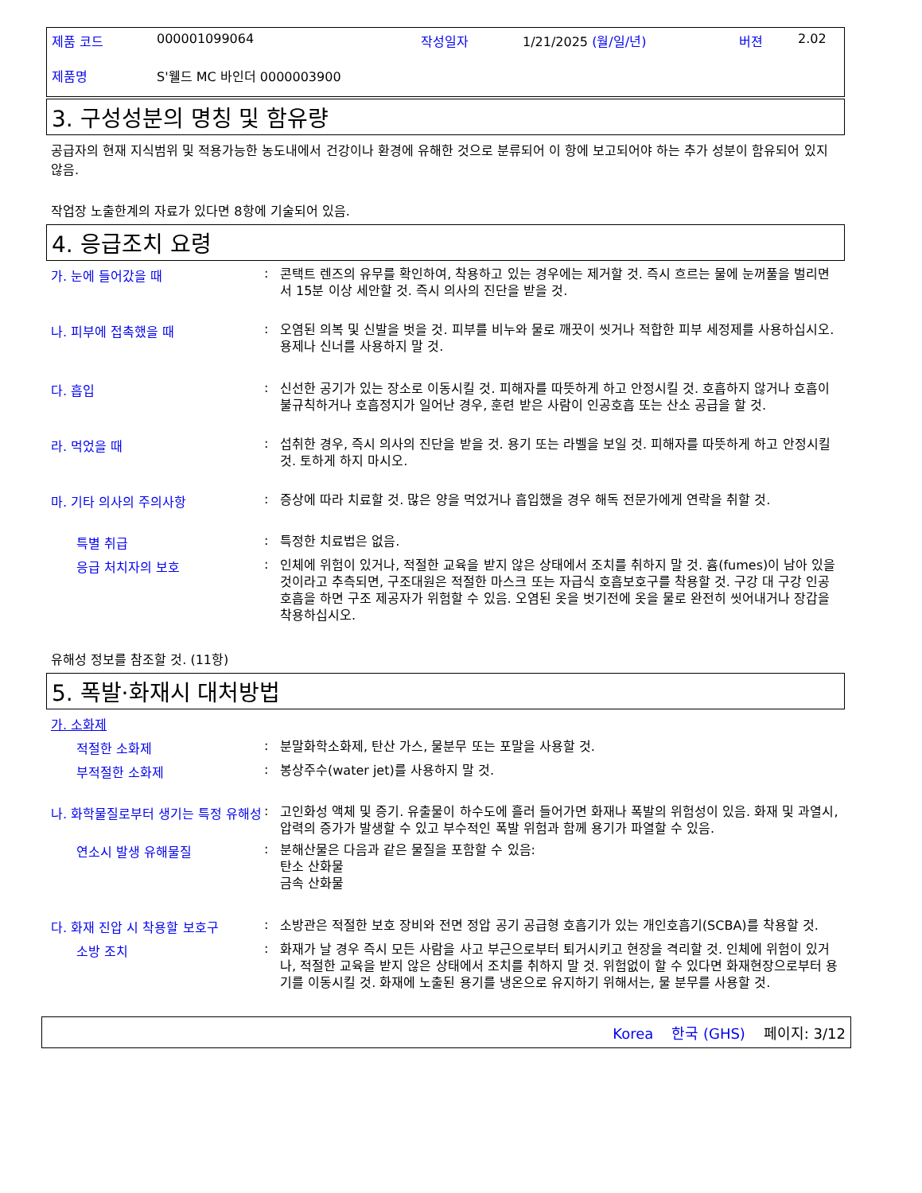제품 코드 000001099064 작성일자 1/21/2025 (월/일/년) 버젼 2.02
제품명 S'웰드 MC 바인더 0000003900
3. 구성성분의 명칭 및 함유량
공급자의 현재 지식범위 및 적용가능한 농도내에서 건강이나 환경에 유해한 것으로 분류되어 이 항에 보고되어야 하는 추가 성분이 함유되어 있지 않음.
작업장 노출한계의 자료가 있다면 8항에 기술되어 있음.
4. 응급조치 요령
가. 눈에 들어갔을 때: 콘택트 렌즈의 유무를 확인하여, 착용하고 있는 경우에는 제거할 것. 즉시 흐르는 물에 눈꺼풀을 벌리면서 15분 이상 세안할 것. 즉시 의사의 진단을 받을 것.
나. 피부에 접촉했을 때: 오염된 의복 및 신발을 벗을 것. 피부를 비누와 물로 깨끗이 씻거나 적합한 피부 세정제를 사용하십시오. 용제나 신너를 사용하지 말 것.
다. 흡입: 신선한 공기가 있는 장소로 이동시킬 것. 피해자를 따뜻하게 하고 안정시킬 것. 호흡하지 않거나 호흡이 불규칙하거나 호흡정지가 일어난 경우, 훈련 받은 사람이 인공호흡 또는 산소 공급을 할 것.
라. 먹었을 때: 섭취한 경우, 즉시 의사의 진단을 받을 것. 용기 또는 라벨을 보일 것. 피해자를 따뜻하게 하고 안정시킬 것. 토하게 하지 마시오.
마. 기타 의사의 주의사항: 증상에 따라 치료할 것. 많은 양을 먹었거나 흡입했을 경우 해독 전문가에게 연락을 취할 것.
특별 취급: 특정한 치료법은 없음.
응급 처치자의 보호: 인체에 위험이 있거나, 적절한 교육을 받지 않은 상태에서 조치를 취하지 말 것. 흄(fumes)이 남아 있을 것이라고 추측되면, 구조대원은 적절한 마스크 또는 자급식 호흡보호구를 착용할 것. 구강 대 구강 인공호흡을 하면 구조 제공자가 위험할 수 있음. 오염된 옷을 벗기전에 옷을 물로 완전히 씻어내거나 장갑을 착용하십시오.
유해성 정보를 참조할 것. (11항)
5. 폭발·화재시 대처방법
가. 소화제
적절한 소화제: 분말화학소화제, 탄산 가스, 물분무 또는 포말을 사용할 것.
부적절한 소화제: 봉상주수(water jet)를 사용하지 말 것.
나. 화학물질로부터 생기는 특정 유해성: 고인화성 액체 및 증기. 유출물이 하수도에 흘러 들어가면 화재나 폭발의 위험성이 있음. 화재 및 과열시, 압력의 증가가 발생할 수 있고 부수적인 폭발 위험과 함께 용기가 파열할 수 있음.
연소시 발생 유해물질: 분해산물은 다음과 같은 물질을 포함할 수 있음:
탄소 산화물
금속 산화물
다. 화재 진압 시 착용할 보호구: 소방관은 적절한 보호 장비와 전면 정압 공기 공급형 호흡기가 있는 개인호흡기(SCBA)를 착용할 것.
소방 조치: 화재가 날 경우 즉시 모든 사람을 사고 부근으로부터 퇴거시키고 현장을 격리할 것. 인체에 위험이 있거나, 적절한 교육을 받지 않은 상태에서 조치를 취하지 말 것. 위험없이 할 수 있다면 화재현장으로부터 용기를 이동시킬 것. 화재에 노출된 용기를 냉온으로 유지하기 위해서는, 물 분무를 사용할 것.
Korea 한국 (GHS) 페이지: 3/12